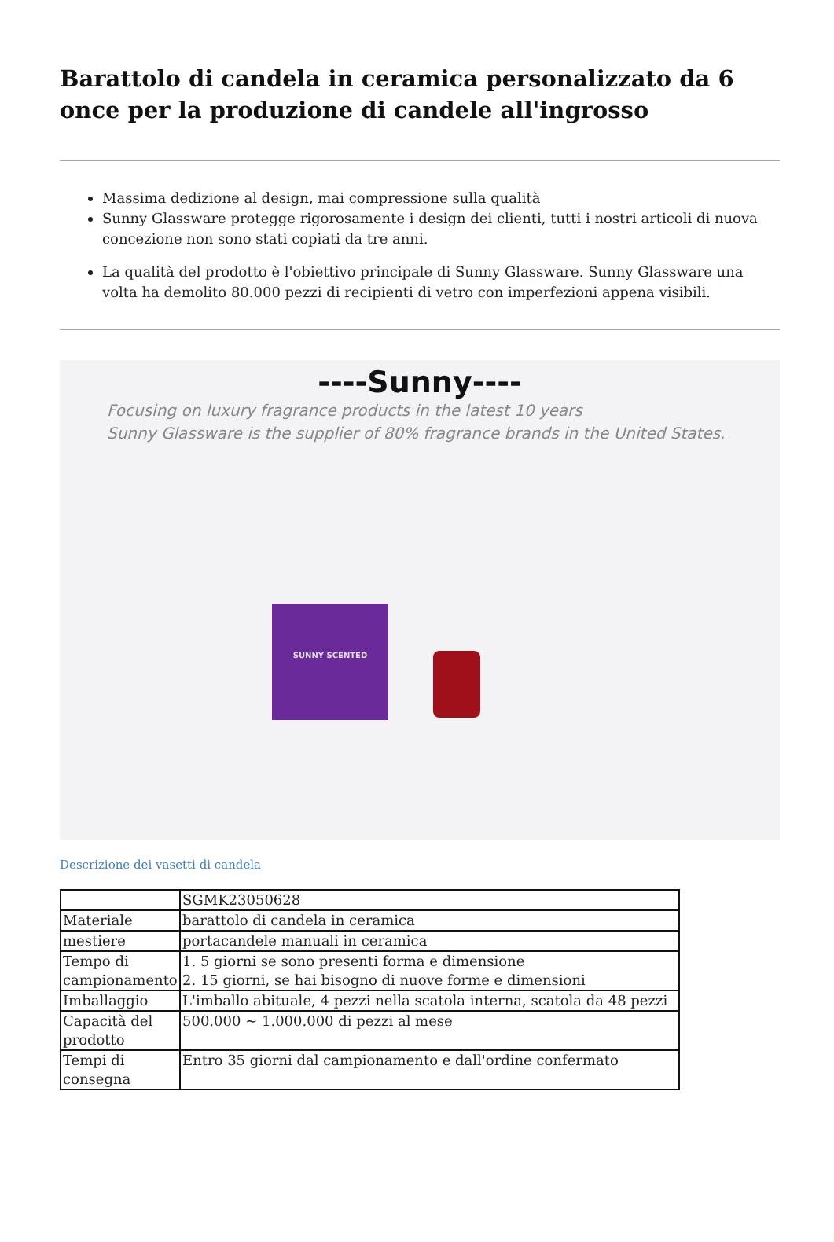Barattolo di candela in ceramica personalizzato da 6 once per la produzione di candele all'ingrosso
Massima dedizione al design, mai compressione sulla qualità
Sunny Glassware protegge rigorosamente i design dei clienti, tutti i nostri articoli di nuova concezione non sono stati copiati da tre anni.
La qualità del prodotto è l'obiettivo principale di Sunny Glassware. Sunny Glassware una volta ha demolito 80.000 pezzi di recipienti di vetro con imperfezioni appena visibili.
----Sunny----
Focusing on luxury fragrance products in the latest 10 years
Sunny Glassware is the supplier of 80% fragrance brands in the United States.
SUNNY SCENTED
Descrizione dei vasetti di candela
| | SGMK23050628 |
| Materiale | barattolo di candela in ceramica |
| mestiere | portacandele manuali in ceramica |
| Tempo di campionamento | 1. 5 giorni se sono presenti forma e dimensione 2. 15 giorni, se hai bisogno di nuove forme e dimensioni |
| Imballaggio | L'imballo abituale, 4 pezzi nella scatola interna, scatola da 48 pezzi |
| Capacità del prodotto | 500.000 ~ 1.000.000 di pezzi al mese |
| Tempi di consegna | Entro 35 giorni dal campionamento e dall'ordine confermato |